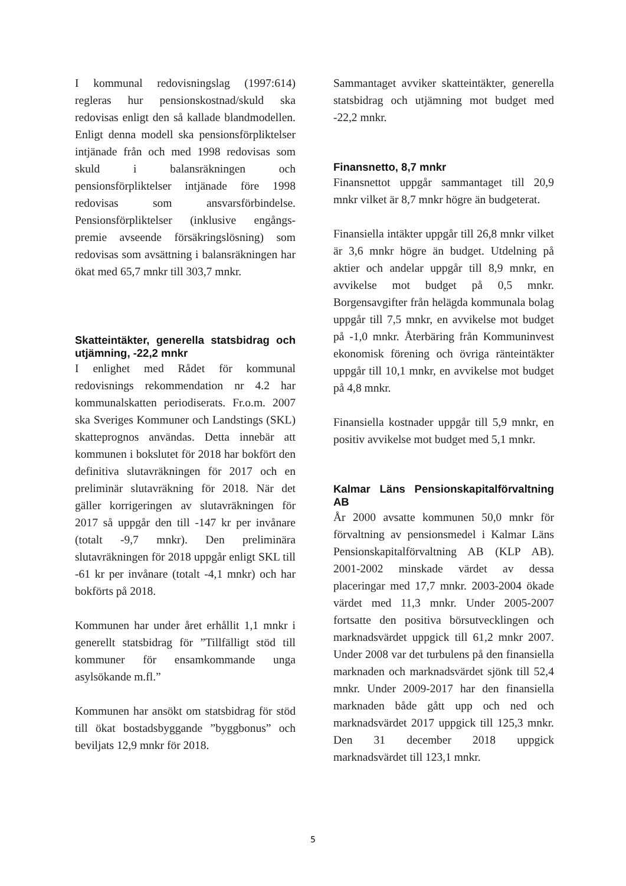I kommunal redovisningslag (1997:614) regleras hur pensionskostnad/skuld ska redovisas enligt den så kallade blandmodellen. Enligt denna modell ska pensionsförpliktelser intjänade från och med 1998 redovisas som skuld i balansräkningen och pensionsförpliktelser intjänade före 1998 redovisas som ansvarsförbindelse. Pensionsförpliktelser (inklusive engångs-premie avseende försäkringslösning) som redovisas som avsättning i balansräkningen har ökat med 65,7 mnkr till 303,7 mnkr.
Skatteintäkter, generella statsbidrag och utjämning, -22,2 mnkr
I enlighet med Rådet för kommunal redovisnings rekommendation nr 4.2 har kommunalskatten periodiserats. Fr.o.m. 2007 ska Sveriges Kommuner och Landstings (SKL) skatteprognos användas. Detta innebär att kommunen i bokslutet för 2018 har bokfört den definitiva slutavräkningen för 2017 och en preliminär slutavräkning för 2018. När det gäller korrigeringen av slutavräkningen för 2017 så uppgår den till -147 kr per invånare (totalt -9,7 mnkr). Den preliminära slutavräkningen för 2018 uppgår enligt SKL till -61 kr per invånare (totalt -4,1 mnkr) och har bokförts på 2018.
Kommunen har under året erhållit 1,1 mnkr i generellt statsbidrag för ”Tillfälligt stöd till kommuner för ensamkommande unga asylsökande m.fl.”
Kommunen har ansökt om statsbidrag för stöd till ökat bostadsbyggande ”byggbonus” och beviljats 12,9 mnkr för 2018.
Sammantaget avviker skatteintäkter, generella statsbidrag och utjämning mot budget med -22,2 mnkr.
Finansnetto, 8,7 mnkr
Finansnettot uppgår sammantaget till 20,9 mnkr vilket är 8,7 mnkr högre än budgeterat.
Finansiella intäkter uppgår till 26,8 mnkr vilket är 3,6 mnkr högre än budget. Utdelning på aktier och andelar uppgår till 8,9 mnkr, en avvikelse mot budget på 0,5 mnkr. Borgensavgifter från helägda kommunala bolag uppgår till 7,5 mnkr, en avvikelse mot budget på -1,0 mnkr. Återbäring från Kommuninvest ekonomisk förening och övriga ränteintäkter uppgår till 10,1 mnkr, en avvikelse mot budget på 4,8 mnkr.
Finansiella kostnader uppgår till 5,9 mnkr, en positiv avvikelse mot budget med 5,1 mnkr.
Kalmar Läns Pensionskapitalförvaltning AB
År 2000 avsatte kommunen 50,0 mnkr för förvaltning av pensionsmedel i Kalmar Läns Pensionskapitalförvaltning AB (KLP AB). 2001-2002 minskade värdet av dessa placeringar med 17,7 mnkr. 2003-2004 ökade värdet med 11,3 mnkr. Under 2005-2007 fortsatte den positiva börsutvecklingen och marknadsvärdet uppgick till 61,2 mnkr 2007. Under 2008 var det turbulens på den finansiella marknaden och marknadsvärdet sjönk till 52,4 mnkr. Under 2009-2017 har den finansiella marknaden både gått upp och ned och marknadsvärdet 2017 uppgick till 125,3 mnkr. Den 31 december 2018 uppgick marknadsvärdet till 123,1 mnkr.
5